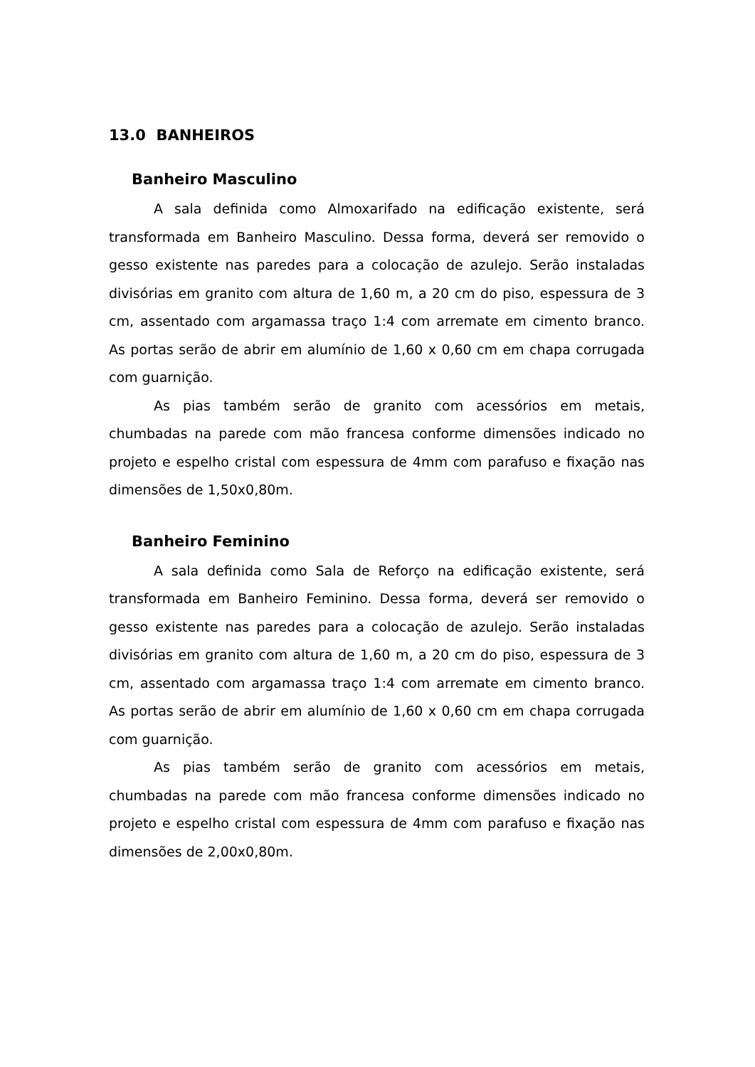13.0 BANHEIROS
Banheiro Masculino
A sala definida como Almoxarifado na edificação existente, será transformada em Banheiro Masculino. Dessa forma, deverá ser removido o gesso existente nas paredes para a colocação de azulejo. Serão instaladas divisórias em granito com altura de 1,60 m, a 20 cm do piso, espessura de 3 cm, assentado com argamassa traço 1:4 com arremate em cimento branco. As portas serão de abrir em alumínio de 1,60 x 0,60 cm em chapa corrugada com guarnição.
As pias também serão de granito com acessórios em metais, chumbadas na parede com mão francesa conforme dimensões indicado no projeto e espelho cristal com espessura de 4mm com parafuso e fixação nas dimensões de 1,50x0,80m.
Banheiro Feminino
A sala definida como Sala de Reforço na edificação existente, será transformada em Banheiro Feminino. Dessa forma, deverá ser removido o gesso existente nas paredes para a colocação de azulejo. Serão instaladas divisórias em granito com altura de 1,60 m, a 20 cm do piso, espessura de 3 cm, assentado com argamassa traço 1:4 com arremate em cimento branco. As portas serão de abrir em alumínio de 1,60 x 0,60 cm em chapa corrugada com guarnição.
As pias também serão de granito com acessórios em metais, chumbadas na parede com mão francesa conforme dimensões indicado no projeto e espelho cristal com espessura de 4mm com parafuso e fixação nas dimensões de 2,00x0,80m.